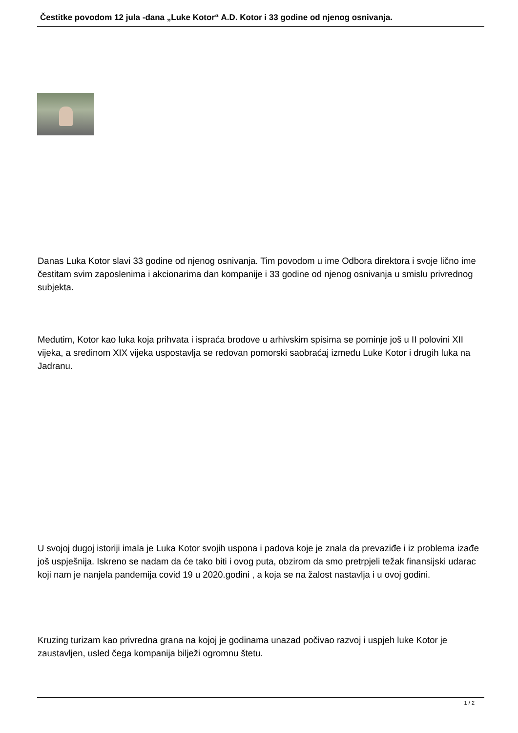Čestitke povodom 12 jula -dana „Luke Kotor“ A.D. Kotor i 33 godine od njenog osnivanja.
Danas Luka Kotor slavi 33 godine od njenog osnivanja. Tim povodom u ime Odbora direktora i svoje lično ime čestitam svim zaposlenima i akcionarima dan kompanije i 33 godine od njenog osnivanja u smislu privrednog subjekta.
Međutim, Kotor kao luka koja prihvata i ispraća brodove u arhivskim spisima se pominje još u II polovini XII vijeka, a sredinom XIX vijeka uspostavlja se redovan pomorski saobraćaj između Luke Kotor i drugih luka na Jadranu.
U svojoj dugoj istoriji imala je Luka Kotor svojih uspona i padova koje je znala da prevaziđe i iz problema izađe još uspješnija. Iskreno se nadam da će tako biti i ovog puta, obzirom da smo pretrpjeli težak finansijski udarac koji nam je nanjela pandemija covid 19 u 2020.godini , a koja se na žalost nastavlja i u ovoj godini.
Kruzing turizam kao privredna grana na kojoj je godinama unazad počivao razvoj i uspjeh luke Kotor je zaustavljen, usled čega kompanija bilježi ogromnu štetu.
1 / 2